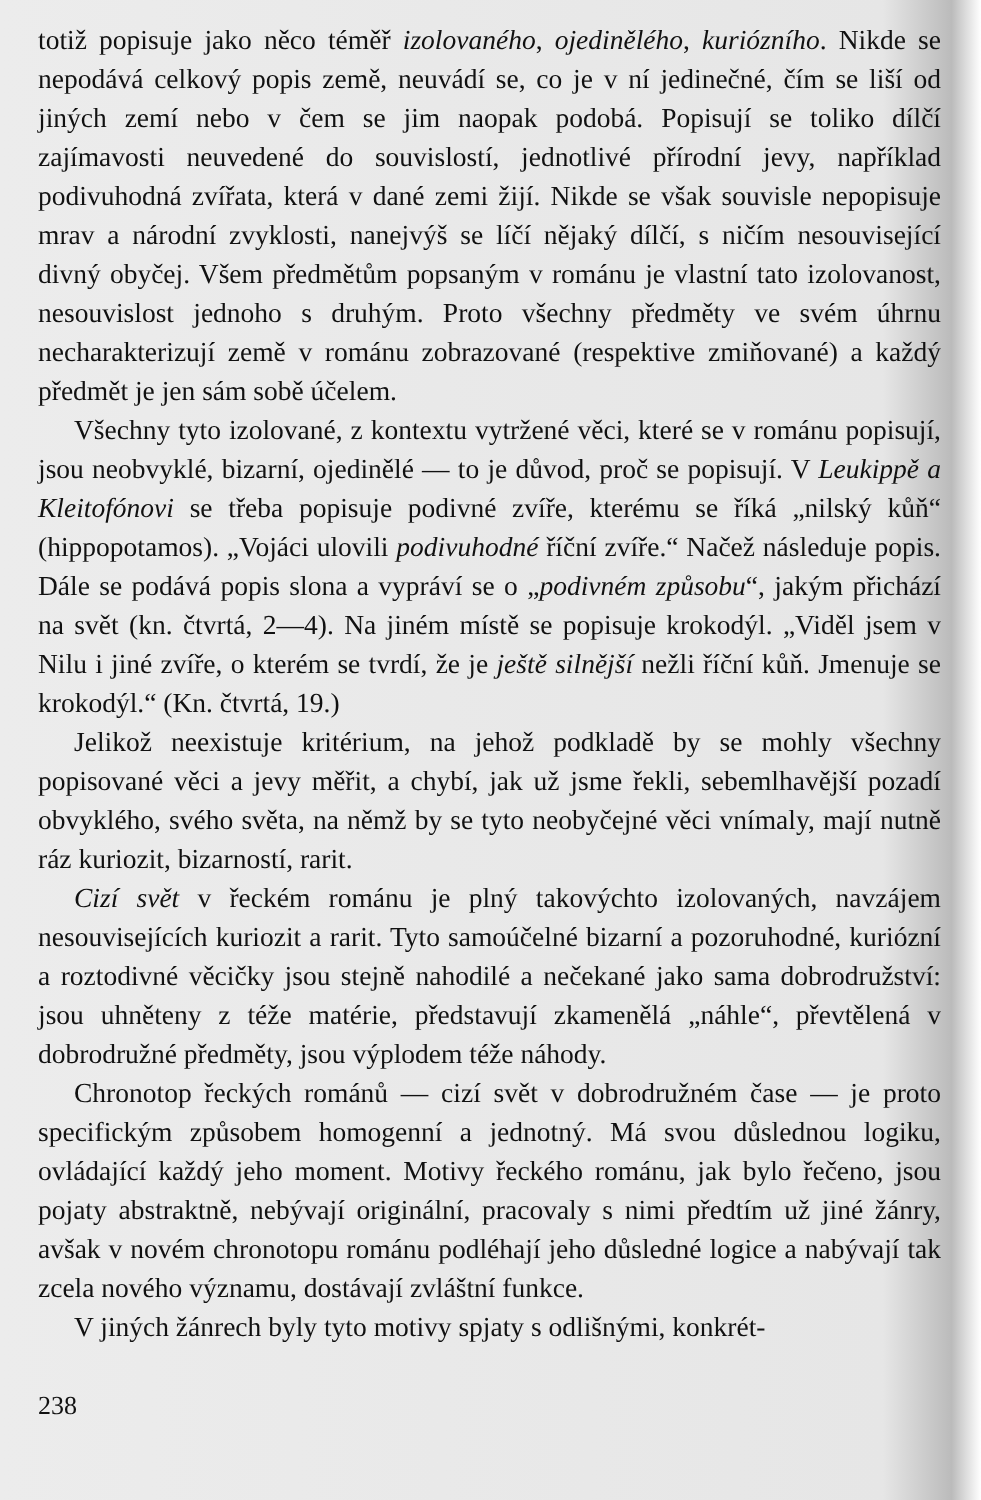totiž popisuje jako něco téměř izolovaného, ojedinělého, kuriózního. Nikde se nepodává celkový popis země, neuvádí se, co je v ní jedinečné, čím se liší od jiných zemí nebo v čem se jim naopak podobá. Popisují se toliko dílčí zajímavosti neuvedené do souvislostí, jednotlivé přírodní jevy, například podivuhodná zvířata, která v dané zemi žijí. Nikde se však souvisle nepopisuje mrav a národní zvyklosti, nanejvýš se líčí nějaký dílčí, s ničím nesouvisející divný obyčej. Všem předmětům popsaným v románu je vlastní tato izolovanost, nesouvislost jednoho s druhým. Proto všechny předměty ve svém úhrnu necharakterizují země v románu zobrazované (respektive zmiňované) a každý předmět je jen sám sobě účelem.
Všechny tyto izolované, z kontextu vytržené věci, které se v románu popisují, jsou neobvyklé, bizarní, ojedinělé — to je důvod, proč se popisují. V Leukippě a Kleitofónovi se třeba popisuje podivné zvíře, kterému se říká „nilský kůň“ (hippopotamos). „Vojáci ulovili podivuhodné říční zvíře.“ Načež následuje popis. Dále se podává popis slona a vypráví se o „podivném způsobu“, jakým přichází na svět (kn. čtvrtá, 2—4). Na jiném místě se popisuje krokodýl. „Viděl jsem v Nilu i jiné zvíře, o kterém se tvrdí, že je ještě silnější nežli říční kůň. Jmenuje se krokodýl.“ (Kn. čtvrtá, 19.)
Jelikož neexistuje kritérium, na jehož podkladě by se mohly všechny popisované věci a jevy měřit, a chybí, jak už jsme řekli, sebemlhavější pozadí obvyklého, svého světa, na němž by se tyto neobyčejné věci vnímaly, mají nutně ráz kuriozit, bizarností, rarit.
Cizí svět v řeckém románu je plný takovýchto izolovaných, navzájem nesouvisejících kuriozit a rarit. Tyto samoúčelné bizarní a pozoruhodné, kuriózní a roztodivné věcičky jsou stejně nahodilé a nečekané jako sama dobrodružství: jsou uhněteny z téže matérie, představují zkamenělá „náhle“, převtělená v dobrodružné předměty, jsou výplodem téže náhody.
Chronotop řeckých románů — cizí svět v dobrodružném čase — je proto specifickým způsobem homogenní a jednotný. Má svou důslednou logiku, ovládající každý jeho moment. Motivy řeckého románu, jak bylo řečeno, jsou pojaty abstraktně, nebývají originální, pracovaly s nimi předtím už jiné žánry, avšak v novém chronotopu románu podléhají jeho důsledné logice a nabývají tak zcela nového významu, dostávají zvláštní funkce.
V jiných žánrech byly tyto motivy spjaty s odlišnými, konkrét-
238